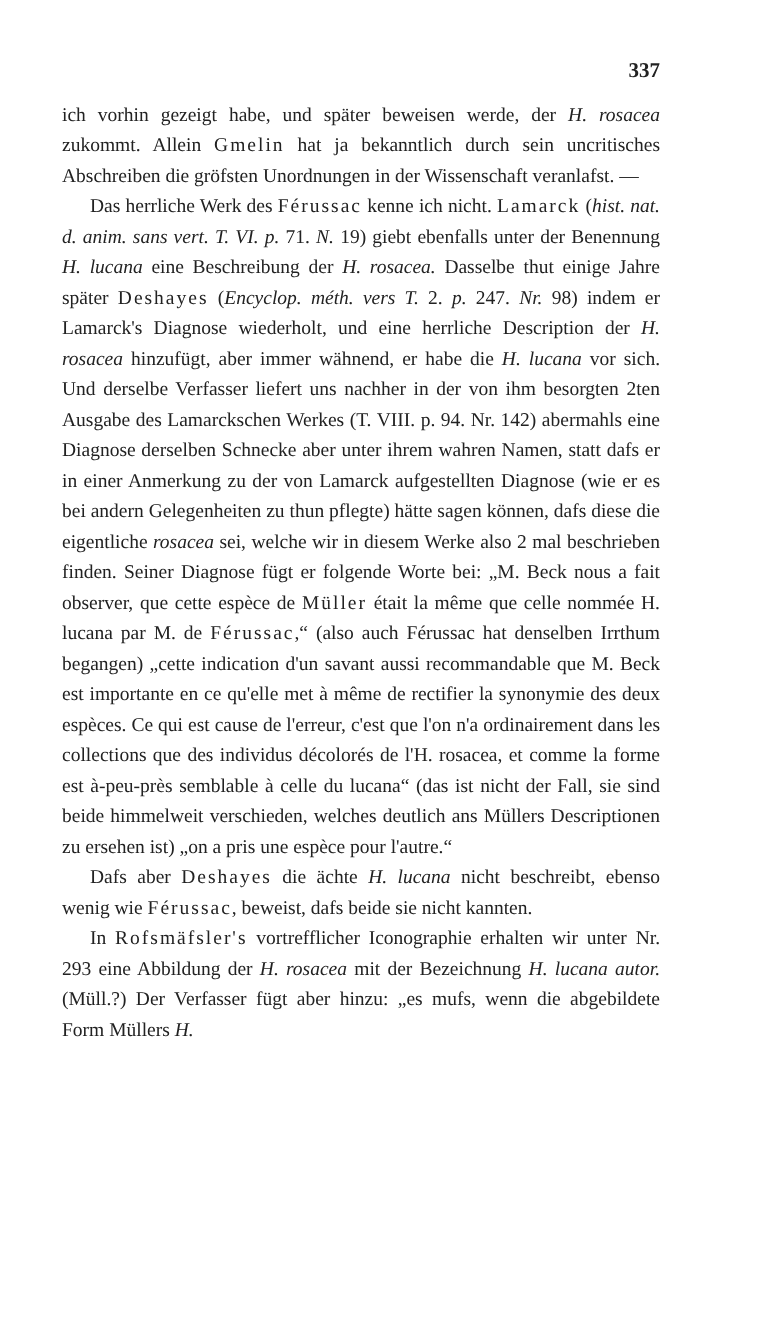337
ich vorhin gezeigt habe, und später beweisen werde, der H. rosacea zukommt. Allein Gmelin hat ja bekanntlich durch sein uncritisches Abschreiben die gröfsten Unordnungen in der Wissenschaft veranlafst. —
Das herrliche Werk des Férussac kenne ich nicht. Lamarck (hist. nat. d. anim. sans vert. T. VI. p. 71. N. 19) giebt ebenfalls unter der Benennung H. lucana eine Beschreibung der H. rosacea. Dasselbe thut einige Jahre später Deshayes (Encyclop. méth. vers T. 2. p. 247. Nr. 98) indem er Lamarck's Diagnose wiederholt, und eine herrliche Description der H. rosacea hinzufügt, aber immer wähnend, er habe die H. lucana vor sich. Und derselbe Verfasser liefert uns nachher in der von ihm besorgten 2ten Ausgabe des Lamarckschen Werkes (T. VIII. p. 94. Nr. 142) abermahls eine Diagnose derselben Schnecke aber unter ihrem wahren Namen, statt dafs er in einer Anmerkung zu der von Lamarck aufgestellten Diagnose (wie er es bei andern Gelegenheiten zu thun pflegte) hätte sagen können, dafs diese die eigentliche rosacea sei, welche wir in diesem Werke also 2 mal beschrieben finden. Seiner Diagnose fügt er folgende Worte bei: „M. Beck nous a fait observer, que cette espèce de Müller était la même que celle nommée H. lucana par M. de Férussac,“ (also auch Férussac hat denselben Irrthum begangen) „cette indication d'un savant aussi recommandable que M. Beck est importante en ce qu'elle met à même de rectifier la synonymie des deux espèces. Ce qui est cause de l'erreur, c'est que l'on n'a ordinairement dans les collections que des individus décolorés de l'H. rosacea, et comme la forme est à-peu-près semblable à celle du lucana“ (das ist nicht der Fall, sie sind beide himmelweit verschieden, welches deutlich ans Müllers Descriptionen zu ersehen ist) „on a pris une espèce pour l'autre.“
Dafs aber Deshayes die ächte H. lucana nicht beschreibt, ebenso wenig wie Férussac, beweist, dafs beide sie nicht kannten.
In Rofsmäfsler's vortrefflicher Iconographie erhalten wir unter Nr. 293 eine Abbildung der H. rosacea mit der Bezeichnung H. lucana autor. (Müll.?) Der Verfasser fügt aber hinzu: „es mufs, wenn die abgebildete Form Müllers H.